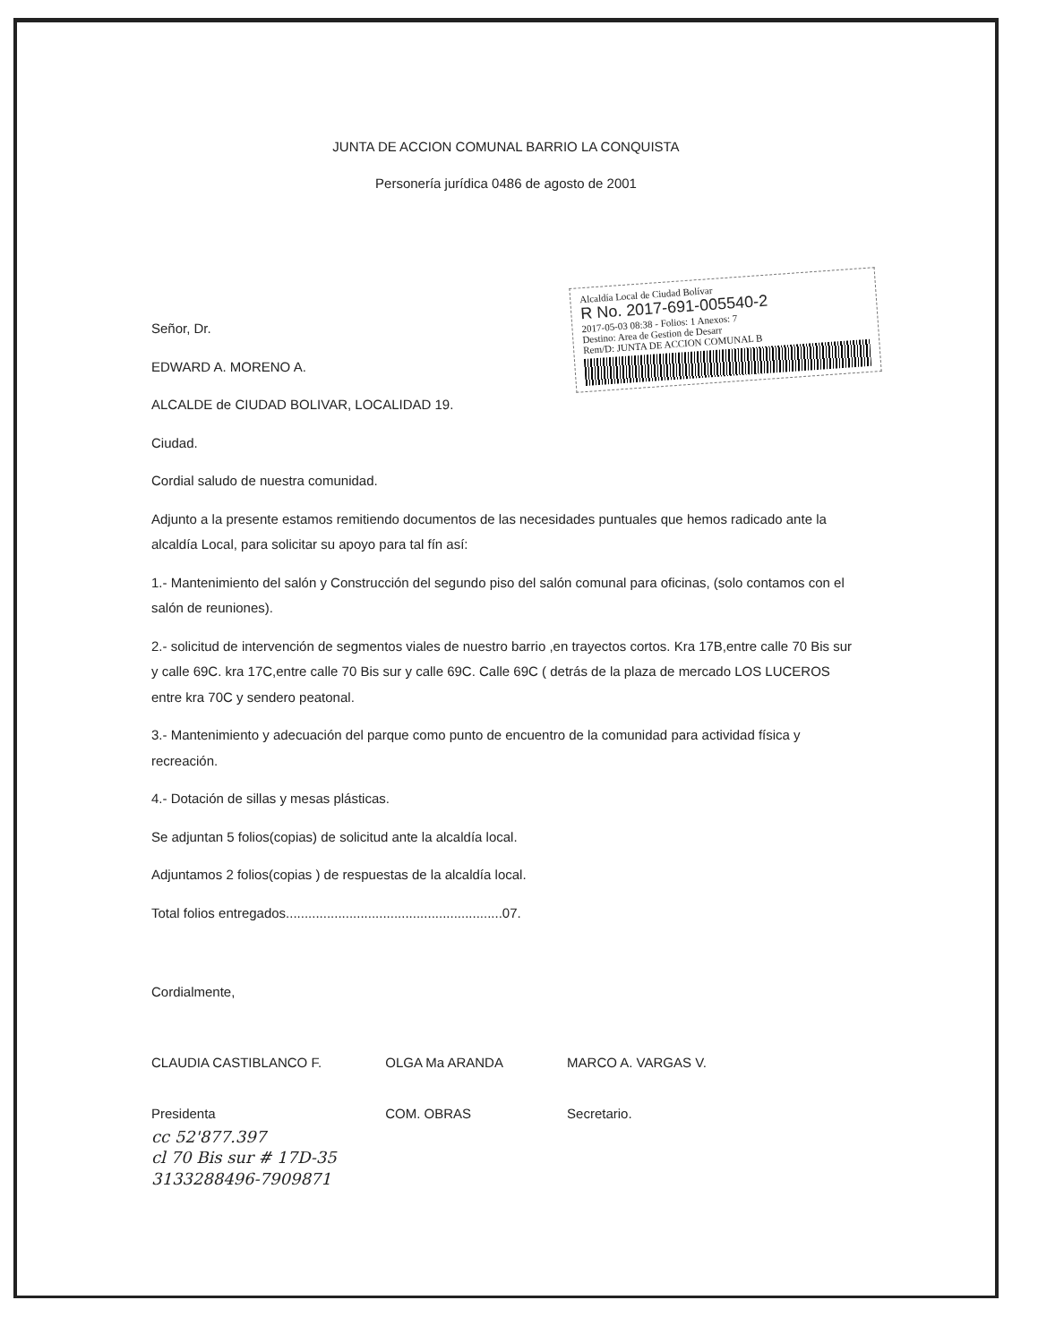JUNTA DE ACCION COMUNAL BARRIO LA CONQUISTA
Personería jurídica 0486 de agosto de 2001
Alcaldía Local de Ciudad Bolívar
R No. 2017-691-005540-2
2017-05-03 08:38 - Folios: 1 Anexos: 7
Destino: Area de Gestion de Desarr
Rem/D: JUNTA DE ACCION COMUNAL B
Señor, Dr.
EDWARD A. MORENO A.
ALCALDE de CIUDAD BOLIVAR, LOCALIDAD 19.
Ciudad.
Cordial saludo de nuestra comunidad.
Adjunto a la presente estamos remitiendo documentos de las necesidades puntuales que hemos radicado ante la alcaldía Local, para solicitar su apoyo para tal fín así:
1.- Mantenimiento del salón y Construcción del segundo piso del salón comunal para oficinas, (solo contamos con el salón de reuniones).
2.- solicitud de intervención de segmentos viales de nuestro barrio ,en trayectos cortos. Kra 17B,entre calle 70 Bis sur y calle 69C. kra 17C,entre calle 70 Bis sur y calle 69C. Calle 69C ( detrás de la plaza de mercado LOS LUCEROS entre kra 70C y sendero peatonal.
3.- Mantenimiento y adecuación del parque como punto de encuentro de la comunidad para actividad física y recreación.
4.- Dotación de sillas y mesas plásticas.
Se adjuntan 5 folios(copias) de solicitud ante la alcaldía local.
Adjuntamos 2 folios(copias ) de respuestas de la alcaldía local.
Total folios entregados..........................................................07.
Cordialmente,
CLAUDIA CASTIBLANCO F.
Presidenta
OLGA Ma ARANDA
COM. OBRAS
MARCO A. VARGAS V.
Secretario.
cc 52'877.397
cl 70 Bis sur # 17D-35
3133288496-7909871